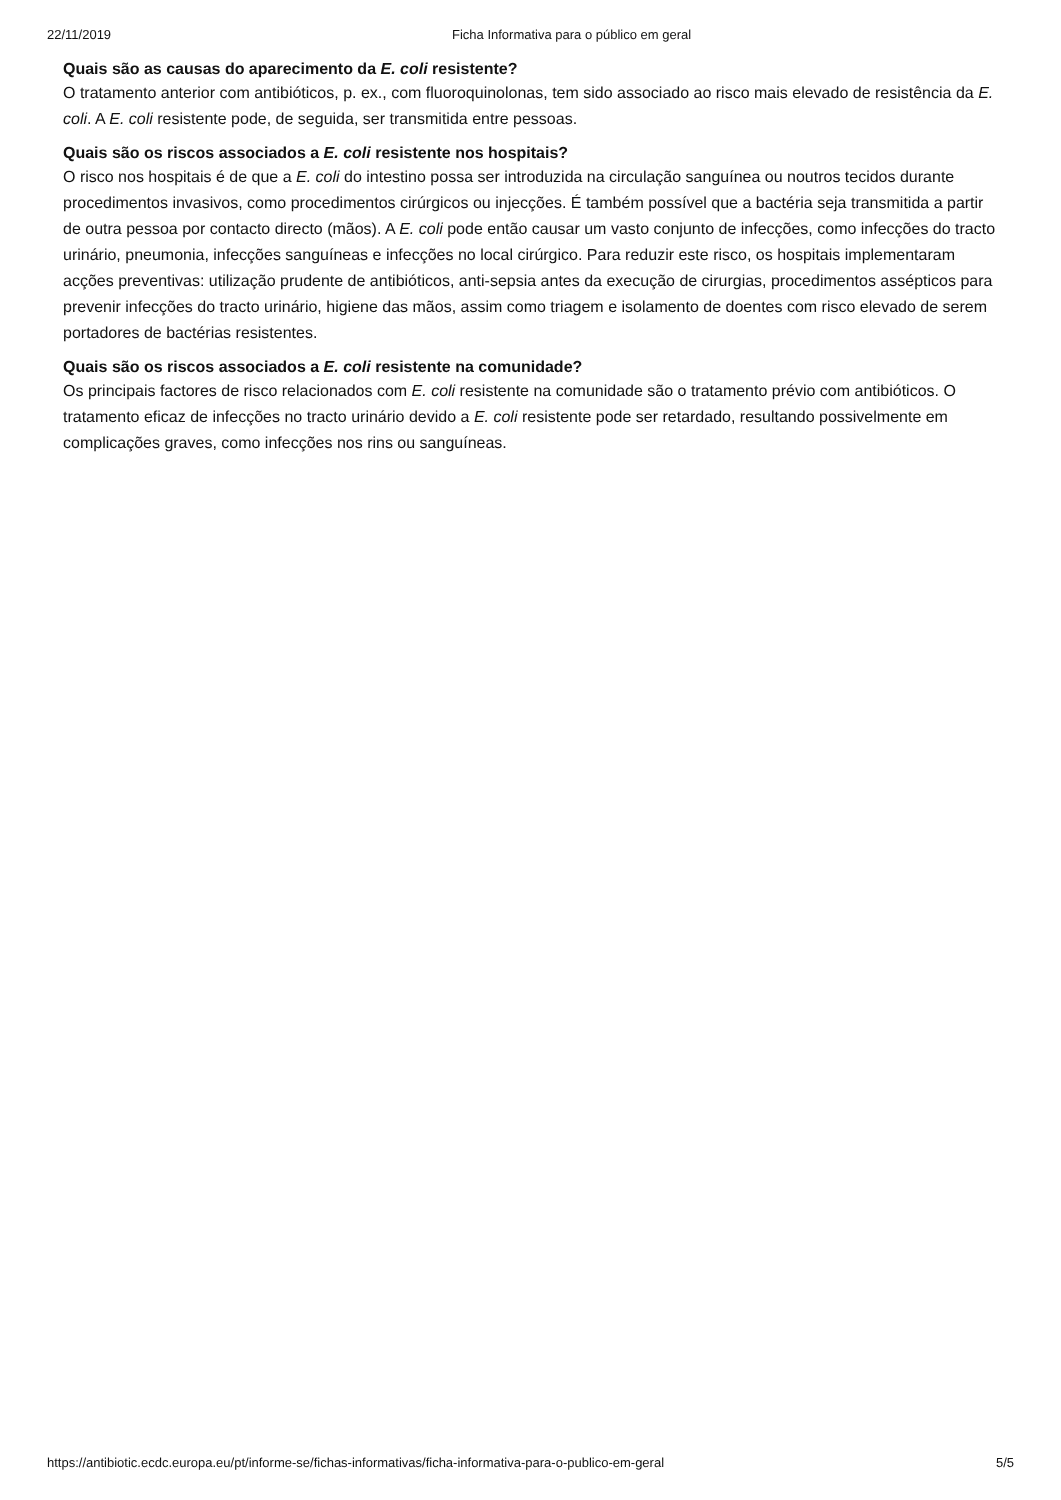22/11/2019 Ficha Informativa para o público em geral
Quais são as causas do aparecimento da E. coli resistente?
O tratamento anterior com antibióticos, p. ex., com fluoroquinolonas, tem sido associado ao risco mais elevado de resistência da E. coli. A E. coli resistente pode, de seguida, ser transmitida entre pessoas.
Quais são os riscos associados a E. coli resistente nos hospitais?
O risco nos hospitais é de que a E. coli do intestino possa ser introduzida na circulação sanguínea ou noutros tecidos durante procedimentos invasivos, como procedimentos cirúrgicos ou injecções. É também possível que a bactéria seja transmitida a partir de outra pessoa por contacto directo (mãos). A E. coli pode então causar um vasto conjunto de infecções, como infecções do tracto urinário, pneumonia, infecções sanguíneas e infecções no local cirúrgico. Para reduzir este risco, os hospitais implementaram acções preventivas: utilização prudente de antibióticos, anti-sepsia antes da execução de cirurgias, procedimentos assépticos para prevenir infecções do tracto urinário, higiene das mãos, assim como triagem e isolamento de doentes com risco elevado de serem portadores de bactérias resistentes.
Quais são os riscos associados a E. coli resistente na comunidade?
Os principais factores de risco relacionados com E. coli resistente na comunidade são o tratamento prévio com antibióticos. O tratamento eficaz de infecções no tracto urinário devido a E. coli resistente pode ser retardado, resultando possivelmente em complicações graves, como infecções nos rins ou sanguíneas.
https://antibiotic.ecdc.europa.eu/pt/informe-se/fichas-informativas/ficha-informativa-para-o-publico-em-geral 5/5